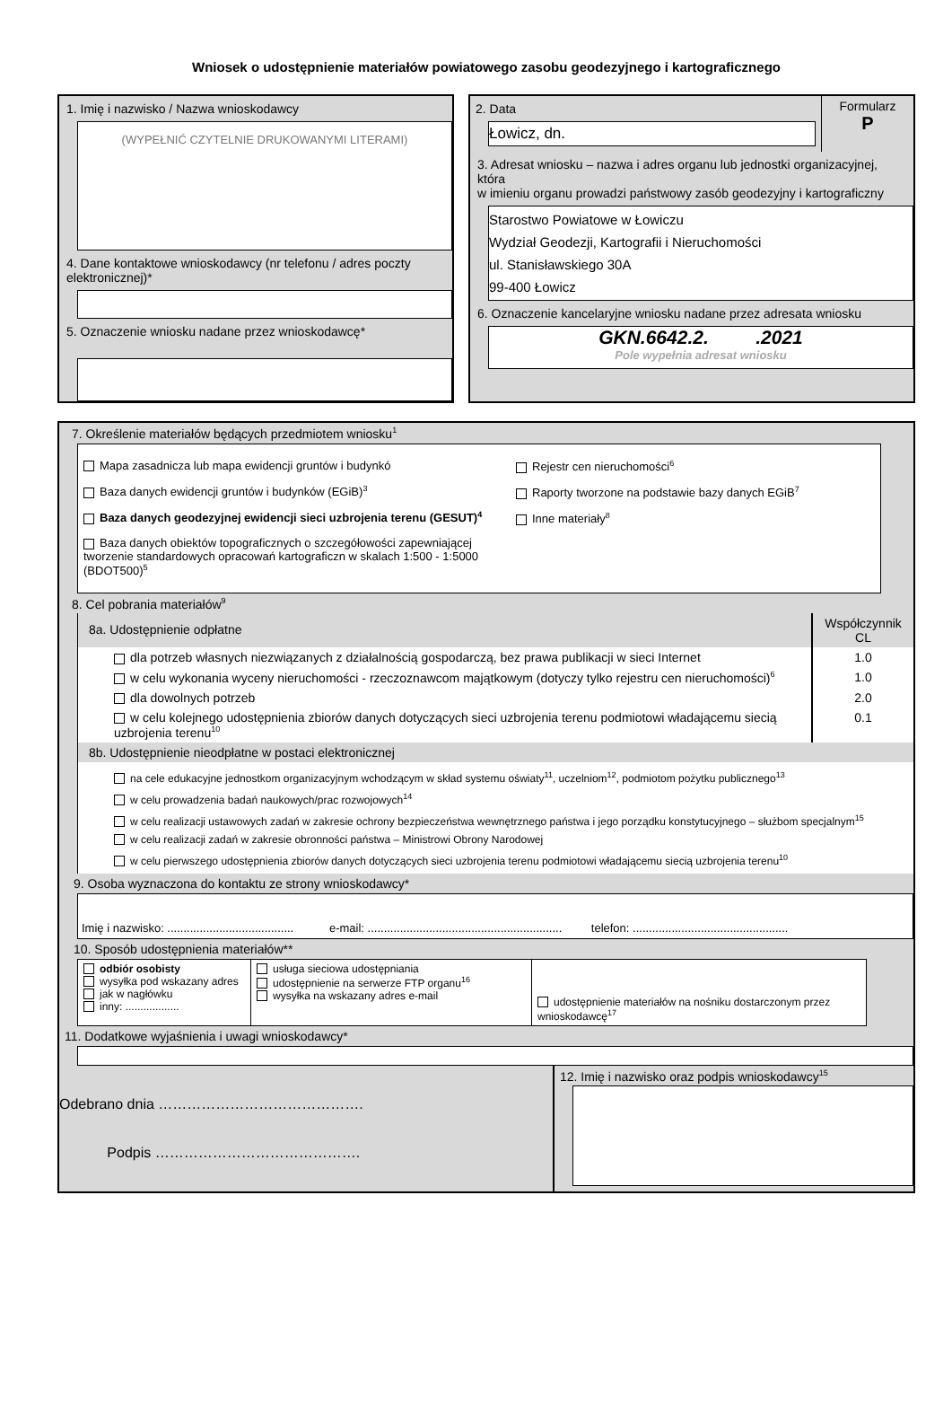Wniosek o udostępnienie materiałów powiatowego zasobu geodezyjnego i kartograficznego
1. Imię i nazwisko / Nazwa wnioskodawcy
(WYPEŁNIĆ CZYTELNIE DRUKOWANYMI LITERAMI)
4. Dane kontaktowe wnioskodawcy (nr telefonu / adres poczty elektronicznej)*
5. Oznaczenie wniosku nadane przez wnioskodawcę*
| 2. Data Łowicz, dn. | Formularz P |
3. Adresat wniosku – nazwa i adres organu lub jednostki organizacyjnej, która
w imieniu organu prowadzi państwowy zasób geodezyjny i kartograficzny
Starostwo Powiatowe w Łowiczu
Wydział Geodezji, Kartografii i Nieruchomości
ul. Stanisławskiego 30A
99-400 Łowicz
6. Oznaczenie kancelaryjne wniosku nadane przez adresata wniosku
GKN.6642.2. .2021
Pole wypełnia adresat wniosku
7. Określenie materiałów będących przedmiotem wniosku<sup>1</sup>
| Mapa zasadnicza lub mapa ewidencji gruntów i budynkó Baza danych ewidencji gruntów i budynków (EGiB)<sup>3</sup> Baza danych geodezyjnej ewidencji sieci uzbrojenia terenu (GESUT)<sup>4</sup> Baza danych obiektów topograficznych o szczegółowości zapewniającej tworzenie standardowych opracowań kartograficzn w skalach 1:500 - 1:5000 (BDOT500)<sup>5</sup> | Rejestr cen nieruchomości<sup>6</sup> Raporty tworzone na podstawie bazy danych EGiB<sup>7</sup> Inne materiały<sup>8</sup> |
8. Cel pobrania materiałów<sup>9</sup>
| 8a. Udostępnienie odpłatne | Współczynnik CL |
| dla potrzeb własnych niezwiązanych z działalnością gospodarczą, bez prawa publikacji w sieci Internet | 1.0 |
| w celu wykonania wyceny nieruchomości - rzeczoznawcom majątkowym (dotyczy tylko rejestru cen nieruchomości)<sup>6</sup> | 1.0 |
| dla dowolnych potrzeb | 2.0 |
| w celu kolejnego udostępnienia zbiorów danych dotyczących sieci uzbrojenia terenu podmiotowi władającemu siecią uzbrojenia terenu<sup>10</sup> | 0.1 |
8b. Udostępnienie nieodpłatne w postaci elektronicznej
na cele edukacyjne jednostkom organizacyjnym wchodzącym w skład systemu oświaty<sup>11</sup>, uczelniom<sup>12</sup>, podmiotom pożytku publicznego<sup>13</sup>
w celu prowadzenia badań naukowych/prac rozwojowych<sup>14</sup>
w celu realizacji ustawowych zadań w zakresie ochrony bezpieczeństwa wewnętrznego państwa i jego porządku konstytucyjnego – służbom specjalnym<sup>15</sup>
w celu realizacji zadań w zakresie obronności państwa – Ministrowi Obrony Narodowej
w celu pierwszego udostępnienia zbiorów danych dotyczących sieci uzbrojenia terenu podmiotowi władającemu siecią uzbrojenia terenu<sup>10</sup>
9. Osoba wyznaczona do kontaktu ze strony wnioskodawcy*
Imię i nazwisko: ....................................... e-mail: ............................................................ telefon: ................................................
10. Sposób udostępnienia materiałów**
| odbiór osobisty wysyłka pod wskazany adres jak w nagłówku inny: .................. | usługa sieciowa udostępniania udostępnienie na serwerze FTP organu<sup>16</sup> wysyłka na wskazany adres e-mail | udostępnienie materiałów na nośniku dostarczonym przez wnioskodawcę<sup>17</sup> |
11. Dodatkowe wyjaśnienia i uwagi wnioskodawcy*
| Odebrano dnia ……………………………………. Podpis ……………………………………. | 12. Imię i nazwisko oraz podpis wnioskodawcy<sup>15</sup> |